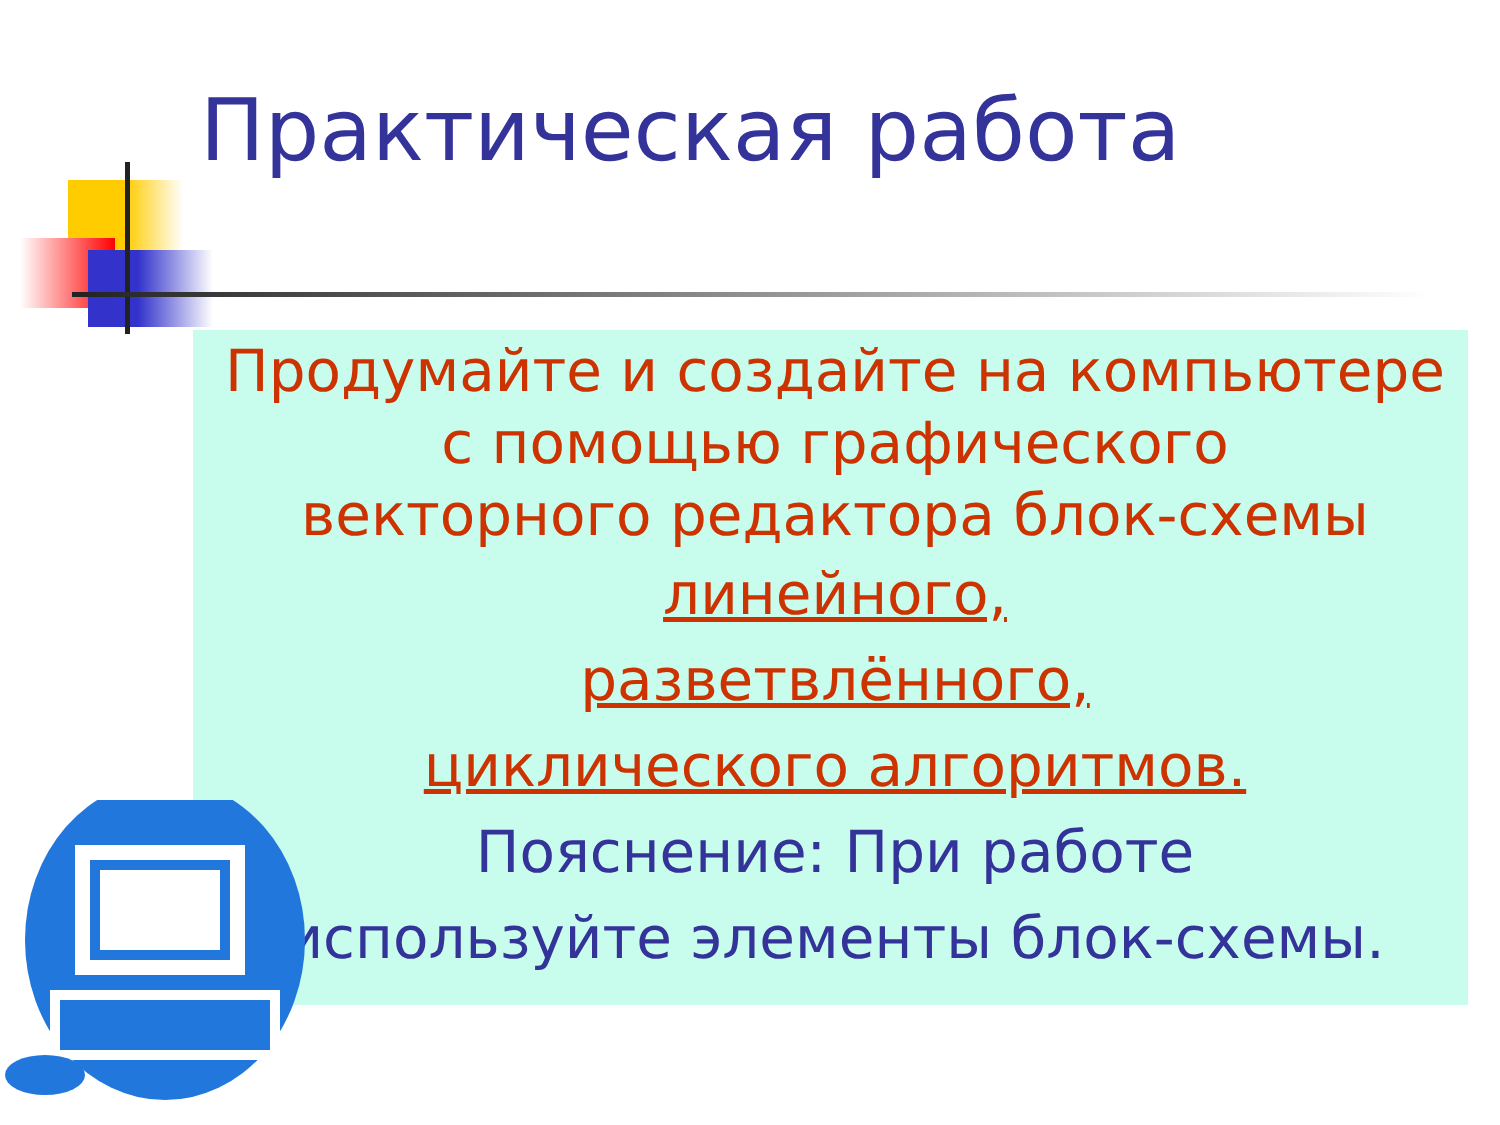Практическая работа
Продумайте и создайте на компьютере
с помощью графического
векторного редактора блок-схемы
линейного,
разветвлённого,
циклического алгоритмов.
Пояснение: При работе
используйте элементы блок-схемы.